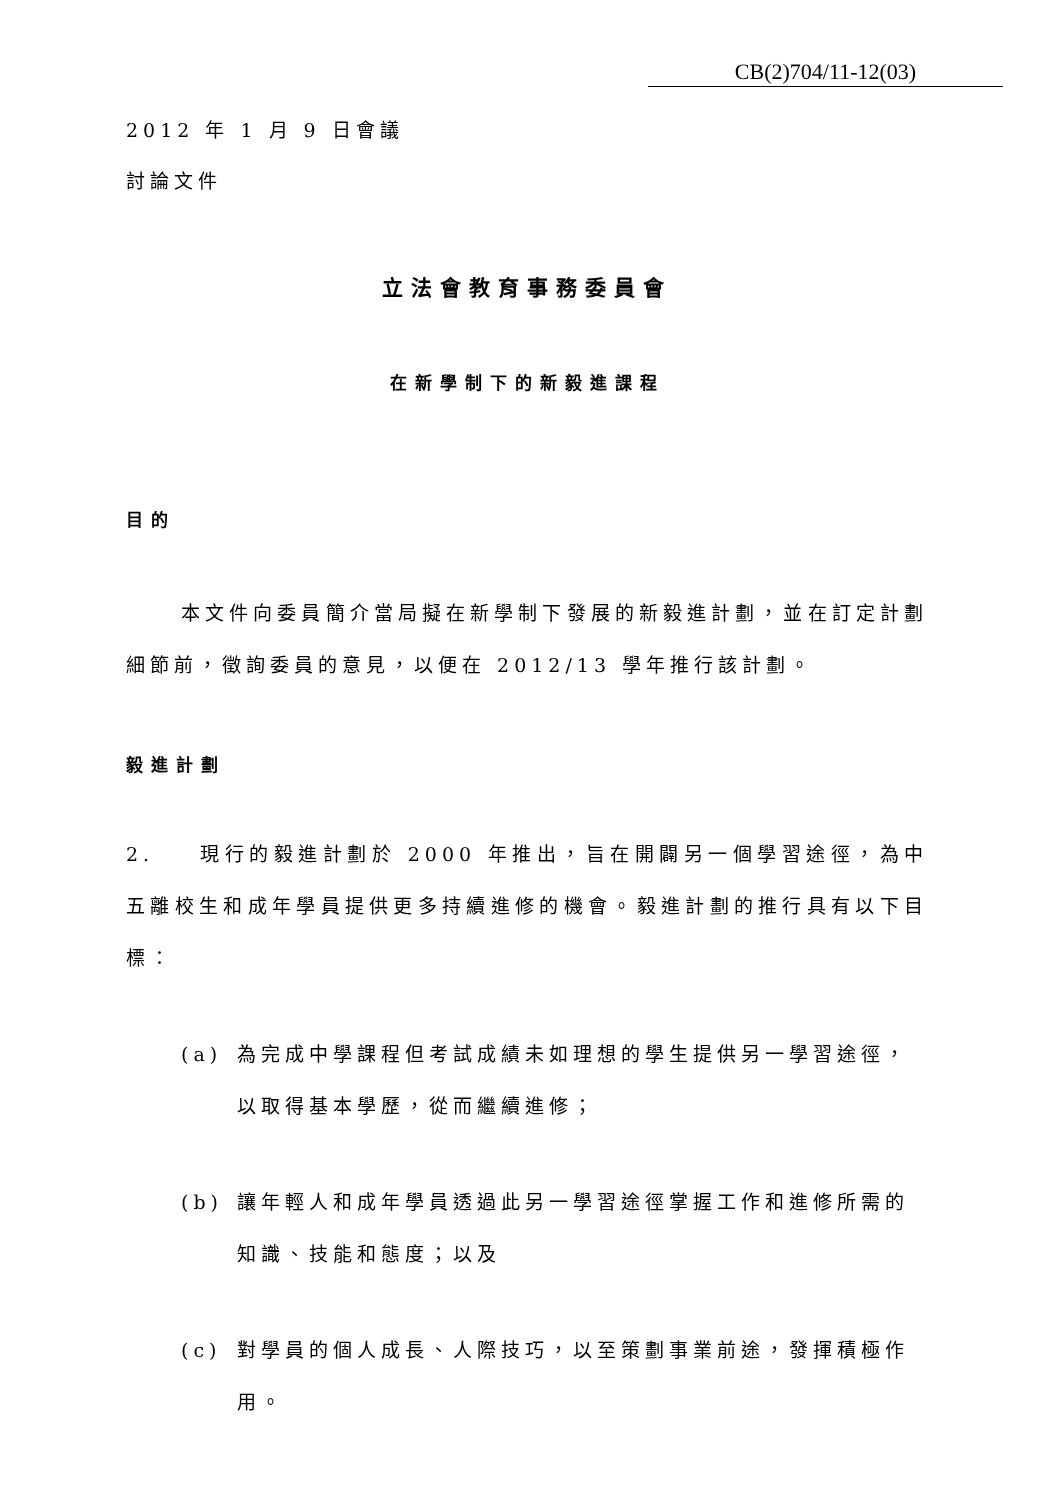CB(2)704/11-12(03)
2012 年 1 月 9 日會議
討論文件
立法會教育事務委員會
在新學制下的新毅進課程
目的
本文件向委員簡介當局擬在新學制下發展的新毅進計劃，並在訂定計劃細節前，徵詢委員的意見，以便在 2012/13 學年推行該計劃。
毅進計劃
2. 現行的毅進計劃於 2000 年推出，旨在開闢另一個學習途徑，為中五離校生和成年學員提供更多持續進修的機會。毅進計劃的推行具有以下目標：
(a) 為完成中學課程但考試成績未如理想的學生提供另一學習途徑，以取得基本學歷，從而繼續進修；
(b) 讓年輕人和成年學員透過此另一學習途徑掌握工作和進修所需的知識、技能和態度；以及
(c) 對學員的個人成長、人際技巧，以至策劃事業前途，發揮積極作用。